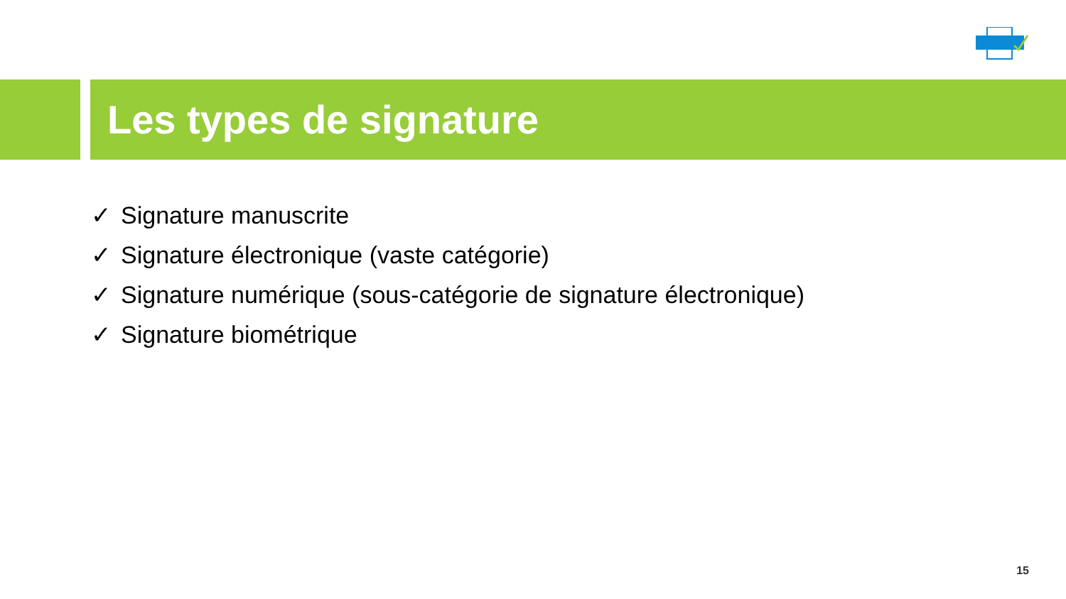Les types de signature
✓ Signature manuscrite
✓ Signature électronique (vaste catégorie)
✓ Signature numérique (sous-catégorie de signature électronique)
✓ Signature biométrique
15